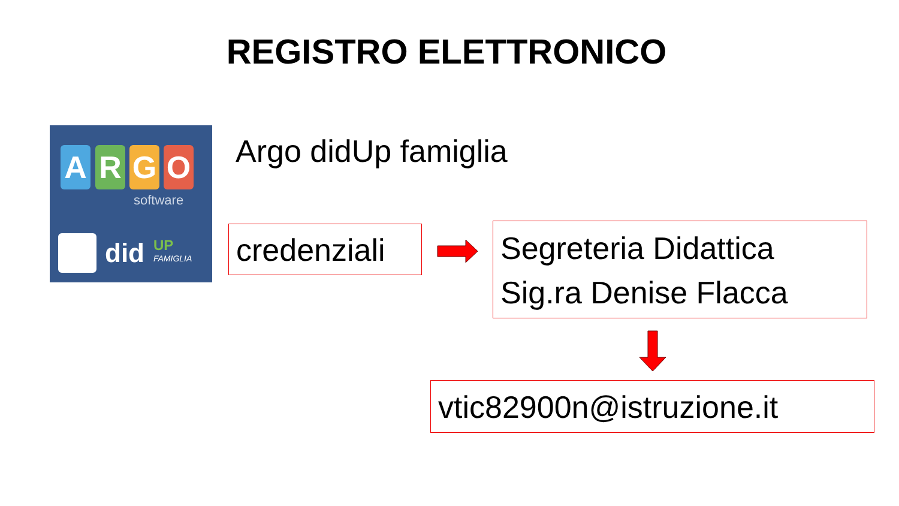REGISTRO ELETTRONICO
A R G O
software
did UP
FAMIGLIA
Argo didUp famiglia
credenziali
Segreteria Didattica
Sig.ra Denise Flacca
vtic82900n@istruzione.it